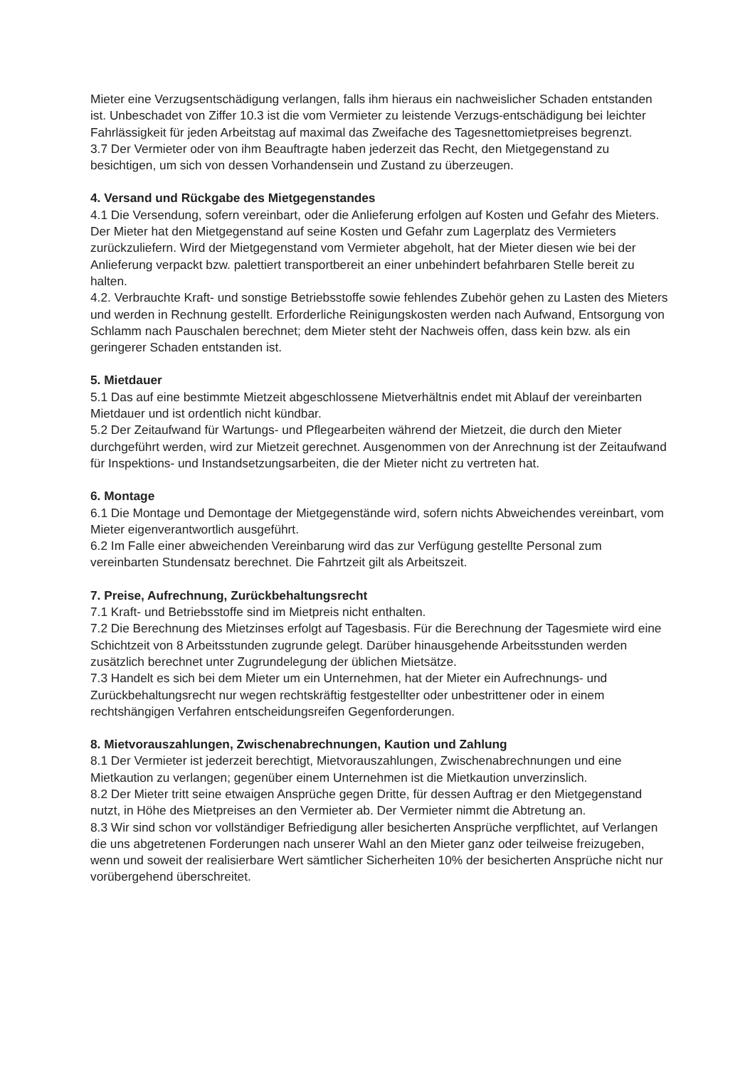Mieter eine Verzugsentschädigung verlangen, falls ihm hieraus ein nachweislicher Schaden entstanden ist. Unbeschadet von Ziffer 10.3 ist die vom Vermieter zu leistende Verzugs-entschädigung bei leichter Fahrlässigkeit für jeden Arbeitstag auf maximal das Zweifache des Tagesnettomietpreises begrenzt.
3.7 Der Vermieter oder von ihm Beauftragte haben jederzeit das Recht, den Mietgegenstand zu besichtigen, um sich von dessen Vorhandensein und Zustand zu überzeugen.
4. Versand und Rückgabe des Mietgegenstandes
4.1 Die Versendung, sofern vereinbart, oder die Anlieferung erfolgen auf Kosten und Gefahr des Mieters. Der Mieter hat den Mietgegenstand auf seine Kosten und Gefahr zum Lagerplatz des Vermieters zurückzuliefern. Wird der Mietgegenstand vom Vermieter abgeholt, hat der Mieter diesen wie bei der Anlieferung verpackt bzw. palettiert transportbereit an einer unbehindert befahrbaren Stelle bereit zu halten.
4.2. Verbrauchte Kraft- und sonstige Betriebsstoffe sowie fehlendes Zubehör gehen zu Lasten des Mieters und werden in Rechnung gestellt. Erforderliche Reinigungskosten werden nach Aufwand, Entsorgung von Schlamm nach Pauschalen berechnet; dem Mieter steht der Nachweis offen, dass kein bzw. als ein geringerer Schaden entstanden ist.
5. Mietdauer
5.1 Das auf eine bestimmte Mietzeit abgeschlossene Mietverhältnis endet mit Ablauf der vereinbarten Mietdauer und ist ordentlich nicht kündbar.
5.2 Der Zeitaufwand für Wartungs- und Pflegearbeiten während der Mietzeit, die durch den Mieter durchgeführt werden, wird zur Mietzeit gerechnet. Ausgenommen von der Anrechnung ist der Zeitaufwand für Inspektions- und Instandsetzungsarbeiten, die der Mieter nicht zu vertreten hat.
6. Montage
6.1 Die Montage und Demontage der Mietgegenstände wird, sofern nichts Abweichendes vereinbart, vom Mieter eigenverantwortlich ausgeführt.
6.2 Im Falle einer abweichenden Vereinbarung wird das zur Verfügung gestellte Personal zum vereinbarten Stundensatz berechnet. Die Fahrtzeit gilt als Arbeitszeit.
7. Preise, Aufrechnung, Zurückbehaltungsrecht
7.1 Kraft- und Betriebsstoffe sind im Mietpreis nicht enthalten.
7.2 Die Berechnung des Mietzinses erfolgt auf Tagesbasis. Für die Berechnung der Tagesmiete wird eine Schichtzeit von 8 Arbeitsstunden zugrunde gelegt. Darüber hinausgehende Arbeitsstunden werden zusätzlich berechnet unter Zugrundelegung der üblichen Mietsätze.
7.3 Handelt es sich bei dem Mieter um ein Unternehmen, hat der Mieter ein Aufrechnungs- und Zurückbehaltungsrecht nur wegen rechtskräftig festgestellter oder unbestrittener oder in einem rechtshängigen Verfahren entscheidungsreifen Gegenforderungen.
8. Mietvorauszahlungen, Zwischenabrechnungen, Kaution und Zahlung
8.1 Der Vermieter ist jederzeit berechtigt, Mietvorauszahlungen, Zwischenabrechnungen und eine Mietkaution zu verlangen; gegenüber einem Unternehmen ist die Mietkaution unverzinslich.
8.2 Der Mieter tritt seine etwaigen Ansprüche gegen Dritte, für dessen Auftrag er den Mietgegenstand nutzt, in Höhe des Mietpreises an den Vermieter ab. Der Vermieter nimmt die Abtretung an.
8.3 Wir sind schon vor vollständiger Befriedigung aller besicherten Ansprüche verpflichtet, auf Verlangen die uns abgetretenen Forderungen nach unserer Wahl an den Mieter ganz oder teilweise freizugeben, wenn und soweit der realisierbare Wert sämtlicher Sicherheiten 10% der besicherten Ansprüche nicht nur vorübergehend überschreitet.